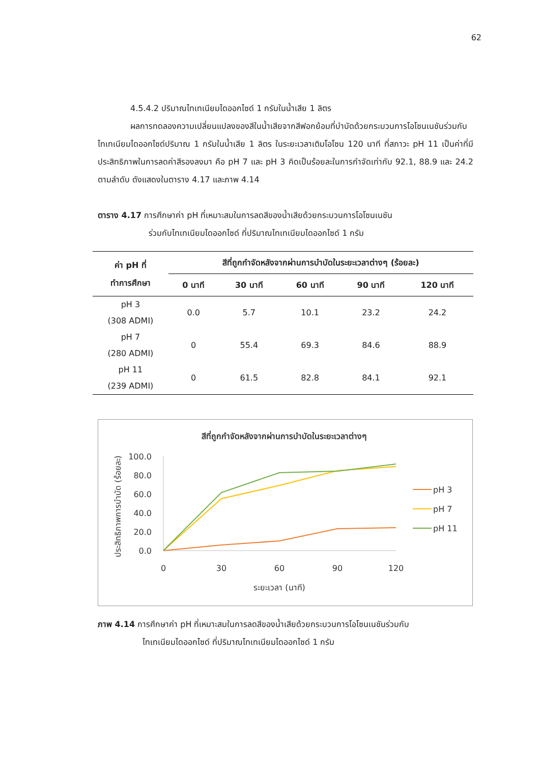62
4.5.4.2 ปริมาณไทเทเนียมไดออกไซด์ 1 กรัมในน้ำเสีย 1 ลิตร
ผลการทดลองความเปลี่ยนแปลงของสีในน้ำเสียจากสีฟอกย้อมที่บำบัดด้วยกระบวนการโอโซนเนชันร่วมกับไทเทเนียมไดออกไซด์ปริมาณ 1 กรัมในน้ำเสีย 1 ลิตร ในระยะเวลาเติมโอโซน 120 นาที ที่สภาวะ pH 11 เป็นค่าที่มีประสิทธิภาพในการลดค่าสีรองลงมา คือ pH 7 และ pH 3 คิดเป็นร้อยละในการกำจัดเท่ากับ 92.1, 88.9 และ 24.2 ตามลำดับ ดังแสดงในตาราง 4.17 และภาพ 4.14
ตาราง 4.17 การศึกษาค่า pH ที่เหมาะสมในการลดสีของน้ำเสียด้วยกระบวนการโอโซนเนชัน
ร่วมกับไทเทเนียมไดออกไซด์ ที่ปริมาณไทเทเนียมไดออกไซด์ 1 กรัม
| ค่า pH ที่ ทำการศึกษา | สีที่ถูกกำจัดหลังจากผ่านการบำบัดในระยะเวลาต่างๆ (ร้อยละ) | | | | |
| --- | --- | --- | --- | --- | --- |
| | 0 นาที | 30 นาที | 60 นาที | 90 นาที | 120 นาที |
| pH 3 (308 ADMI) | 0.0 | 5.7 | 10.1 | 23.2 | 24.2 |
| pH 7 (280 ADMI) | 0 | 55.4 | 69.3 | 84.6 | 88.9 |
| pH 11 (239 ADMI) | 0 | 61.5 | 82.8 | 84.1 | 92.1 |
สีที่ถูกกำจัดหลังจากผ่านการบำบัดในระยะเวลาต่างๆ
ประสิทธิภาพการบำบัด (ร้อยละ)
100.0
80.0
60.0
40.0
20.0
0.0
0
30
60
90
120
ระยะเวลา (นาที)
pH 3
pH 7
pH 11
ภาพ 4.14 การศึกษาค่า pH ที่เหมาะสมในการลดสีของน้ำเสียด้วยกระบวนการโอโซนเนชันร่วมกับ
ไทเทเนียมไดออกไซด์ ที่ปริมาณไทเทเนียมไดออกไซด์ 1 กรัม